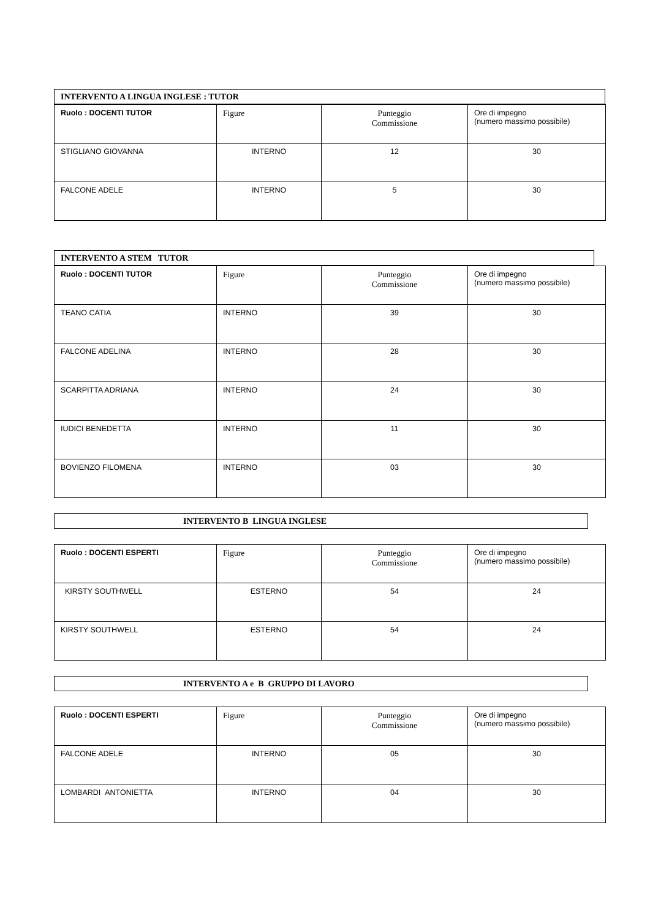INTERVENTO A LINGUA INGLESE : TUTOR
| Ruolo : DOCENTI TUTOR | Figure | Punteggio Commissione | Ore di impegno (numero massimo possibile) |
| --- | --- | --- | --- |
| STIGLIANO GIOVANNA | INTERNO | 12 | 30 |
| FALCONE ADELE | INTERNO | 5 | 30 |
INTERVENTO A STEM TUTOR
| Ruolo : DOCENTI TUTOR | Figure | Punteggio Commissione | Ore di impegno (numero massimo possibile) |
| --- | --- | --- | --- |
| TEANO CATIA | INTERNO | 39 | 30 |
| FALCONE ADELINA | INTERNO | 28 | 30 |
| SCARPITTA ADRIANA | INTERNO | 24 | 30 |
| IUDICI BENEDETTA | INTERNO | 11 | 30 |
| BOVIENZO FILOMENA | INTERNO | 03 | 30 |
INTERVENTO B LINGUA INGLESE
| Ruolo : DOCENTI ESPERTI | Figure | Punteggio Commissione | Ore di impegno (numero massimo possibile) |
| --- | --- | --- | --- |
| KIRSTY SOUTHWELL | ESTERNO | 54 | 24 |
| KIRSTY SOUTHWELL | ESTERNO | 54 | 24 |
INTERVENTO A e B GRUPPO DI LAVORO
| Ruolo : DOCENTI ESPERTI | Figure | Punteggio Commissione | Ore di impegno (numero massimo possibile) |
| --- | --- | --- | --- |
| FALCONE ADELE | INTERNO | 05 | 30 |
| LOMBARDI ANTONIETTA | INTERNO | 04 | 30 |